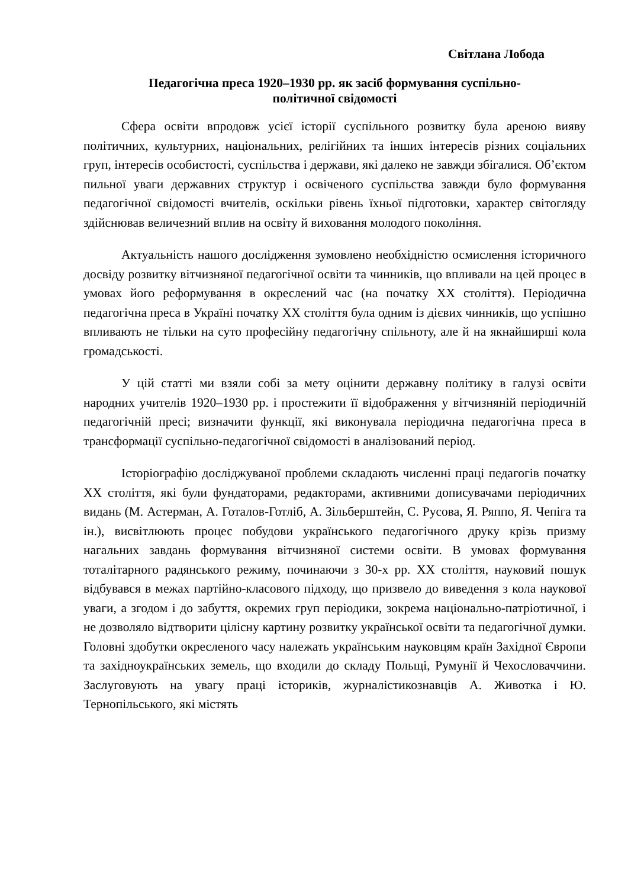Світлана Лобода
Педагогічна преса 1920–1930 рр. як засіб формування суспільно-
політичної свідомості
Сфера освіти впродовж усієї історії суспільного розвитку була ареною вияву політичних, культурних, національних, релігійних та інших інтересів різних соціальних груп, інтересів особистості, суспільства і держави, які далеко не завжди збігалися. Об’єктом пильної уваги державних структур і освіченого суспільства завжди було формування педагогічної свідомості вчителів, оскільки рівень їхньої підготовки, характер світогляду здійснював величезний вплив на освіту й виховання молодого покоління.
Актуальність нашого дослідження зумовлено необхідністю осмислення історичного досвіду розвитку вітчизняної педагогічної освіти та чинників, що впливали на цей процес в умовах його реформування в окреслений час (на початку ХХ століття). Періодична педагогічна преса в Україні початку ХХ століття була одним із дієвих чинників, що успішно впливають не тільки на суто професійну педагогічну спільноту, але й на якнайширші кола громадськості.
У цій статті ми взяли собі за мету оцінити державну політику в галузі освіти народних учителів 1920–1930 рр. і простежити її відображення у вітчизняній періодичній педагогічній пресі; визначити функції, які виконувала періодична педагогічна преса в трансформації суспільно-педагогічної свідомості в аналізований період.
Історіографію досліджуваної проблеми складають численні праці педагогів початку ХХ століття, які були фундаторами, редакторами, активними дописувачами періодичних видань (М. Астерман, А. Готалов-Готліб, А. Зільберштейн, С. Русова, Я. Ряппо, Я. Чепіга та ін.), висвітлюють процес побудови українського педагогічного друку крізь призму нагальних завдань формування вітчизняної системи освіти. В умовах формування тоталітарного радянського режиму, починаючи з 30-х рр. ХХ століття, науковий пошук відбувався в межах партійно-класового підходу, що призвело до виведення з кола наукової уваги, а згодом і до забуття, окремих груп періодики, зокрема національно-патріотичної, і не дозволяло відтворити цілісну картину розвитку української освіти та педагогічної думки. Головні здобутки окресленого часу належать українським науковцям країн Західної Європи та західноукраїнських земель, що входили до складу Польщі, Румунії й Чехословаччини. Заслуговують на увагу праці істориків, журналістикознавців А. Животка і Ю. Тернопільського, які містять